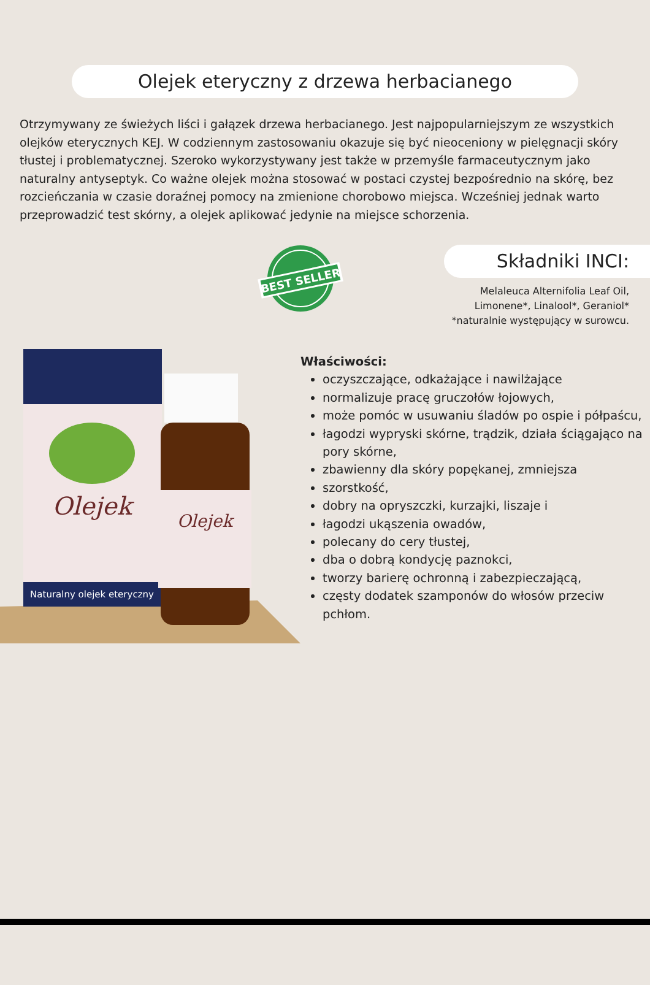Olejek eteryczny z drzewa herbacianego
Otrzymywany ze świeżych liści i gałązek drzewa herbacianego. Jest najpopularniejszym ze wszystkich olejków eterycznych KEJ. W codziennym zastosowaniu okazuje się być nieoceniony w pielęgnacji skóry tłustej i problematycznej. Szeroko wykorzystywany jest także w przemyśle farmaceutycznym jako naturalny antyseptyk. Co ważne olejek można stosować w postaci czystej bezpośrednio na skórę, bez rozcieńczania w czasie doraźnej pomocy na zmienione chorobowo miejsca. Wcześniej jednak warto przeprowadzić test skórny, a olejek aplikować jedynie na miejsce schorzenia.
BEST SELLER
Składniki INCI:
Melaleuca Alternifolia Leaf Oil, Limonene*, Linalool*, Geraniol*
*naturalnie występujący w surowcu.
Naturalny olejek eteryczny
Olejek
Olejek
Właściwości:
oczyszczające, odkażające i nawilżające
normalizuje pracę gruczołów łojowych,
może pomóc w usuwaniu śladów po ospie i półpaścu,
łagodzi wypryski skórne, trądzik, działa ściągająco na pory skórne,
zbawienny dla skóry popękanej, zmniejsza
szorstkość,
dobry na opryszczki, kurzajki, liszaje i
łagodzi ukąszenia owadów,
polecany do cery tłustej,
dba o dobrą kondycję paznokci,
tworzy barierę ochronną i zabezpieczającą,
częsty dodatek szamponów do włosów przeciw pchłom.